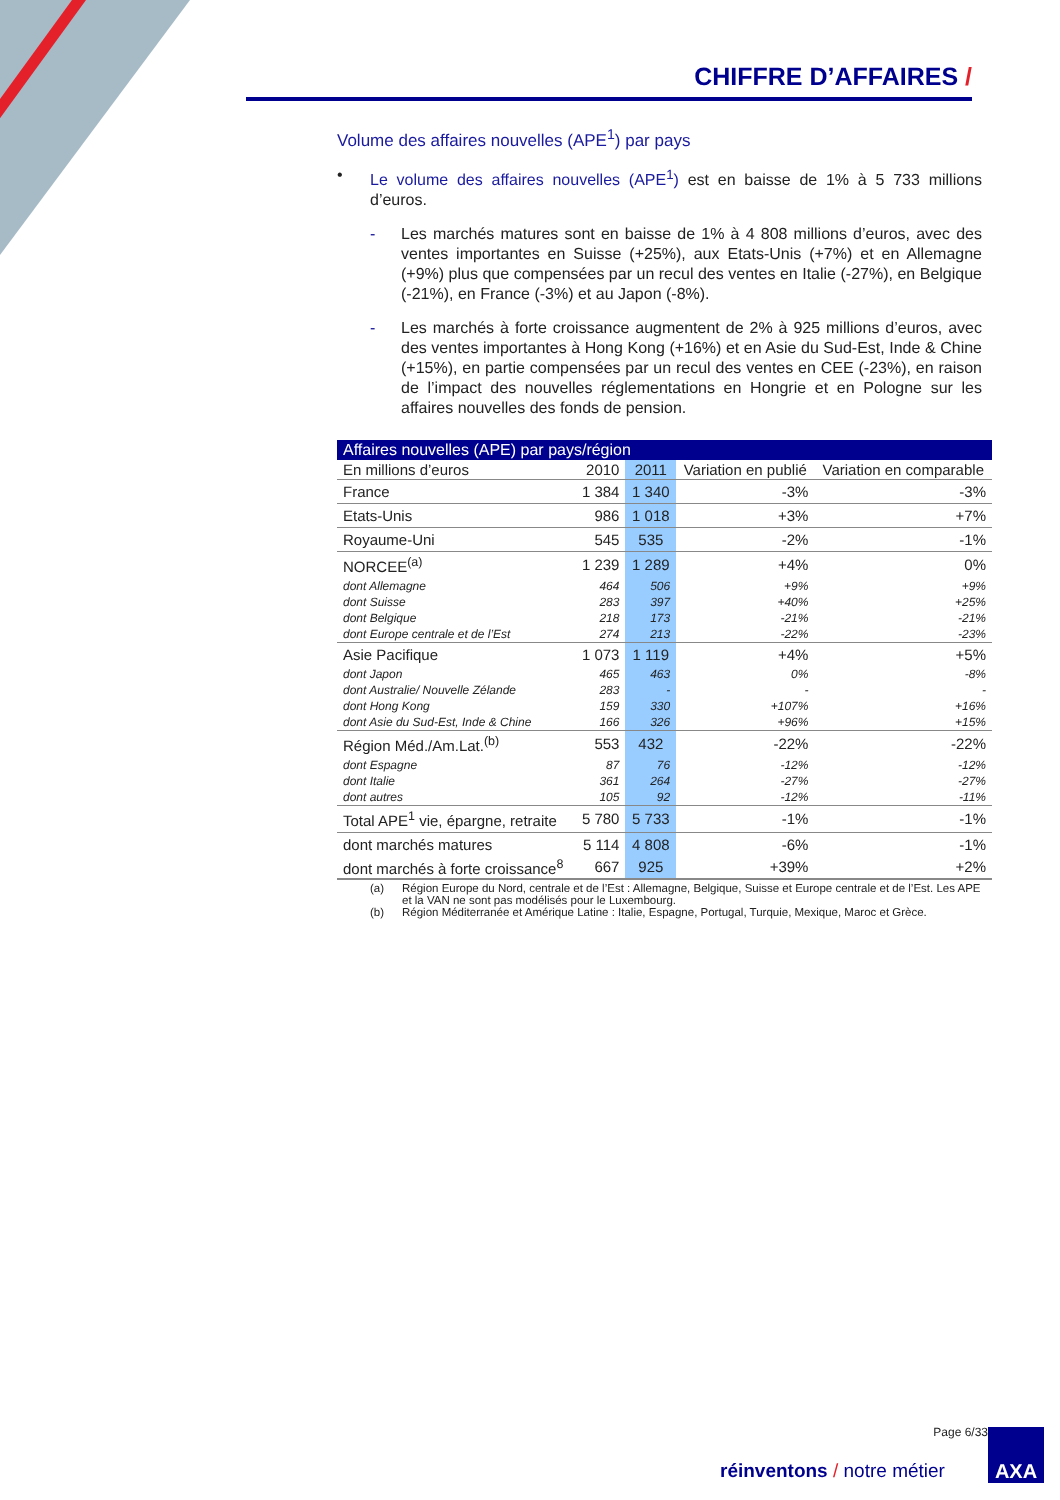CHIFFRE D’AFFAIRES /
Volume des affaires nouvelles (APE<sup>1</sup>) par pays
• Le volume des affaires nouvelles (APE<sup>1</sup>) est en baisse de 1% à 5 733 millions d’euros.
- Les marchés matures sont en baisse de 1% à 4 808 millions d’euros, avec des ventes importantes en Suisse (+25%), aux Etats-Unis (+7%) et en Allemagne (+9%) plus que compensées par un recul des ventes en Italie (-27%), en Belgique (-21%), en France (-3%) et au Japon (-8%).
- Les marchés à forte croissance augmentent de 2% à 925 millions d’euros, avec des ventes importantes à Hong Kong (+16%) et en Asie du Sud-Est, Inde & Chine (+15%), en partie compensées par un recul des ventes en CEE (-23%), en raison de l’impact des nouvelles réglementations en Hongrie et en Pologne sur les affaires nouvelles des fonds de pension.
| Affaires nouvelles (APE) par pays/région | | | | |
| --- | --- | --- | --- | --- |
| En millions d’euros | 2010 | 2011 | Variation en publié | Variation en comparable |
| France | 1 384 | 1 340 | -3% | -3% |
| Etats-Unis | 986 | 1 018 | +3% | +7% |
| Royaume-Uni | 545 | 535 | -2% | -1% |
| NORCEE<sup>(a)</sup> | 1 239 | 1 289 | +4% | 0% |
| dont Allemagne | 464 | 506 | +9% | +9% |
| dont Suisse | 283 | 397 | +40% | +25% |
| dont Belgique | 218 | 173 | -21% | -21% |
| dont Europe centrale et de l’Est | 274 | 213 | -22% | -23% |
| Asie Pacifique | 1 073 | 1 119 | +4% | +5% |
| dont Japon | 465 | 463 | 0% | -8% |
| dont Australie/ Nouvelle Zélande | 283 | - | - | - |
| dont Hong Kong | 159 | 330 | +107% | +16% |
| dont Asie du Sud-Est, Inde & Chine | 166 | 326 | +96% | +15% |
| Région Méd./Am.Lat.<sup>(b)</sup> | 553 | 432 | -22% | -22% |
| dont Espagne | 87 | 76 | -12% | -12% |
| dont Italie | 361 | 264 | -27% | -27% |
| dont autres | 105 | 92 | -12% | -11% |
| Total APE<sup>1</sup> vie, épargne, retraite | 5 780 | 5 733 | -1% | -1% |
| dont marchés matures | 5 114 | 4 808 | -6% | -1% |
| dont marchés à forte croissance<sup>8</sup> | 667 | 925 | +39% | +2% |
(a) Région Europe du Nord, centrale et de l’Est : Allemagne, Belgique, Suisse et Europe centrale et de l’Est. Les APE et la VAN ne sont pas modélisés pour le Luxembourg.
(b) Région Méditerranée et Amérique Latine : Italie, Espagne, Portugal, Turquie, Mexique, Maroc et Grèce.
Page 6/33
réinventons / notre métier
AXA